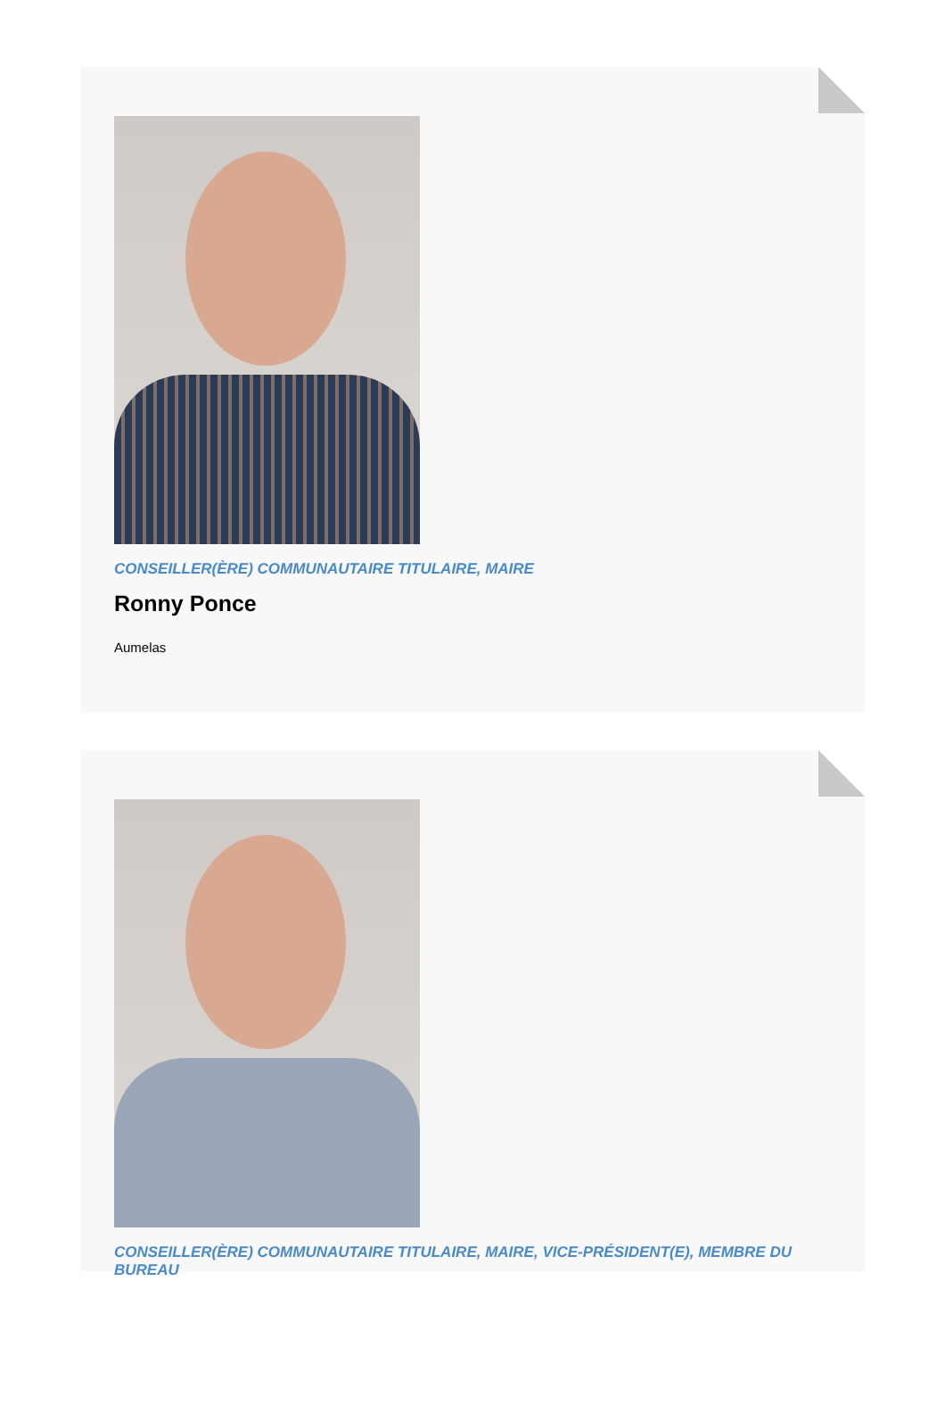CONSEILLER(ÈRE) COMMUNAUTAIRE TITULAIRE, MAIRE
Ronny Ponce
Aumelas
CONSEILLER(ÈRE) COMMUNAUTAIRE TITULAIRE, MAIRE, VICE-PRÉSIDENT(E), MEMBRE DU BUREAU